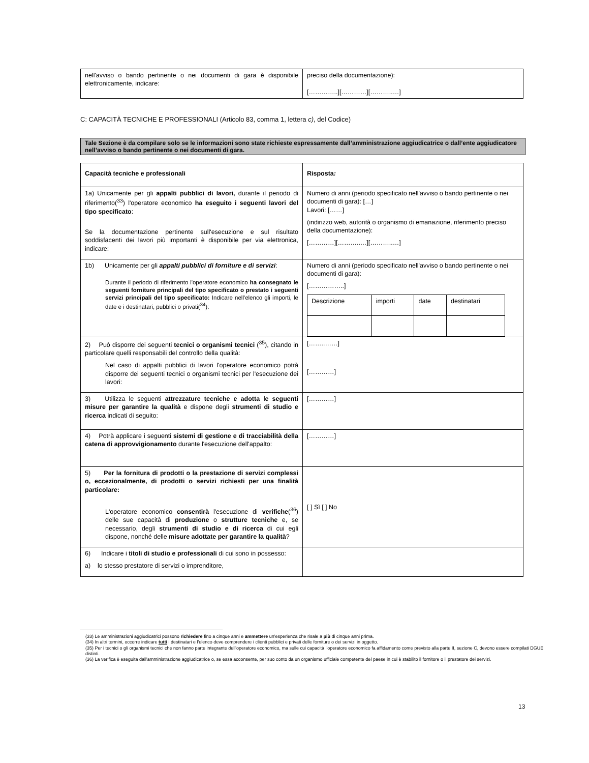| nell'avviso o bando pertinente o nei documenti di gara è disponibile elettronicamente, indicare: | preciso della documentazione): […………..][…………][………..…] |
C: CAPACITÀ TECNICHE E PROFESSIONALI (Articolo 83, comma 1, lettera c), del Codice)
Tale Sezione è da compilare solo se le informazioni sono state richieste espressamente dall’amministrazione aggiudicatrice o dall’ente aggiudicatore nell’avviso o bando pertinente o nei documenti di gara.
| Capacità tecniche e professionali | Risposta : |
| 1a) Unicamente per gli appalti pubblici di lavori, durante il periodo di riferimento(<sup>33</sup>) l'operatore economico ha eseguito i seguenti lavori del tipo specificato : Se la documentazione pertinente sull'esecuzione e sul risultato soddisfacenti dei lavori più importanti è disponibile per via elettronica, indicare: | Numero di anni (periodo specificato nell'avviso o bando pertinente o nei documenti di gara): […] Lavori: [……] (indirizzo web, autorità o organismo di emanazione, riferimento preciso della documentazione): […………][………..…][………..…] |
| 1b) Unicamente per gli appalti pubblici di forniture e di servizi : Durante il periodo di riferimento l'operatore economico ha consegnato le seguenti forniture principali del tipo specificato o prestato i seguenti servizi principali del tipo specificato: Indicare nell'elenco gli importi, le date e i destinatari, pubblici o privati(<sup>34</sup>): | Numero di anni (periodo specificato nell'avviso o bando pertinente o nei documenti di gara): [……………..] / Descrizione / importi / date / destinatari / |
| 2) Può disporre dei seguenti tecnici o organismi tecnici (<sup>35</sup>), citando in particolare quelli responsabili del controllo della qualità: Nel caso di appalti pubblici di lavori l'operatore economico potrà disporre dei seguenti tecnici o organismi tecnici per l'esecuzione dei lavori: | [……..……] […………] |
| 3) Utilizza le seguenti attrezzature tecniche e adotta le seguenti misure per garantire la qualità e dispone degli strumenti di studio e ricerca indicati di seguito: | […………] |
| 4) Potrà applicare i seguenti sistemi di gestione e di tracciabilità della catena di approvvigionamento durante l'esecuzione dell'appalto: | […………] |
| 5) Per la fornitura di prodotti o la prestazione di servizi complessi o, eccezionalmente, di prodotti o servizi richiesti per una finalità particolare: L'operatore economico consentirà l'esecuzione di verifiche (<sup>36</sup>) delle sue capacità di produzione o strutture tecniche e, se necessario, degli strumenti di studio e di ricerca di cui egli dispone, nonché delle misure adottate per garantire la qualità ? | [ ] Sì [ ] No |
| 6) Indicare i titoli di studio e professionali di cui sono in possesso: a) lo stesso prestatore di servizi o imprenditore, | |
(33) Le amministrazioni aggiudicatrici possono richiedere fino a cinque anni e ammettere un'esperienza che risale a più di cinque anni prima.
(34) In altri termini, occorre indicare tutti i destinatari e l'elenco deve comprendere i clienti pubblici e privati delle forniture o dei servizi in oggetto.
(35) Per i tecnici o gli organismi tecnici che non fanno parte integrante dell'operatore economico, ma sulle cui capacità l'operatore economico fa affidamento come previsto alla parte II, sezione C, devono essere compilati DGUE distinti.
(36) La verifica è eseguita dall'amministrazione aggiudicatrice o, se essa acconsente, per suo conto da un organismo ufficiale competente del paese in cui è stabilito il fornitore o il prestatore dei servizi.
13